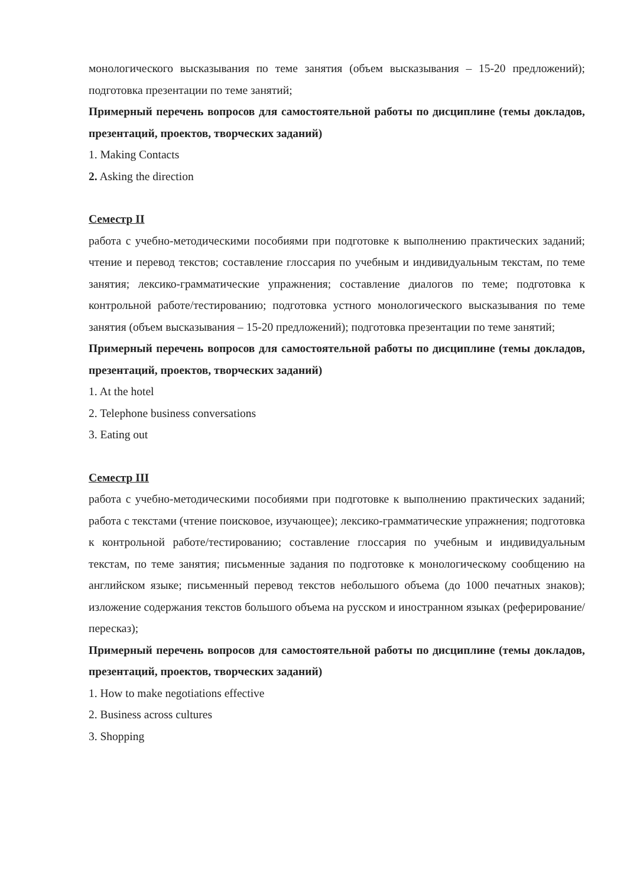монологического высказывания по теме занятия (объем высказывания – 15-20 предложений); подготовка презентации по теме занятий;
Примерный перечень вопросов для самостоятельной работы по дисциплине (темы докладов, презентаций, проектов, творческих заданий)
1. Making Contacts
2. Asking the direction
Семестр II
работа с учебно-методическими пособиями при подготовке к выполнению практических заданий; чтение и перевод текстов; составление глоссария по учебным и индивидуальным текстам, по теме занятия; лексико-грамматические упражнения; составление диалогов по теме; подготовка к контрольной работе/тестированию; подготовка устного монологического высказывания по теме занятия (объем высказывания – 15-20 предложений); подготовка презентации по теме занятий;
Примерный перечень вопросов для самостоятельной работы по дисциплине (темы докладов, презентаций, проектов, творческих заданий)
1. At the hotel
2. Telephone business conversations
3. Eating out
Семестр III
работа с учебно-методическими пособиями при подготовке к выполнению практических заданий; работа с текстами (чтение поисковое, изучающее); лексико-грамматические упражнения; подготовка к контрольной работе/тестированию; составление глоссария по учебным и индивидуальным текстам, по теме занятия; письменные задания по подготовке к монологическому сообщению на английском языке; письменный перевод текстов небольшого объема (до 1000 печатных знаков); изложение содержания текстов большого объема на русском и иностранном языках (реферирование/пересказ);
Примерный перечень вопросов для самостоятельной работы по дисциплине (темы докладов, презентаций, проектов, творческих заданий)
1. How to make negotiations effective
2. Business across cultures
3. Shopping